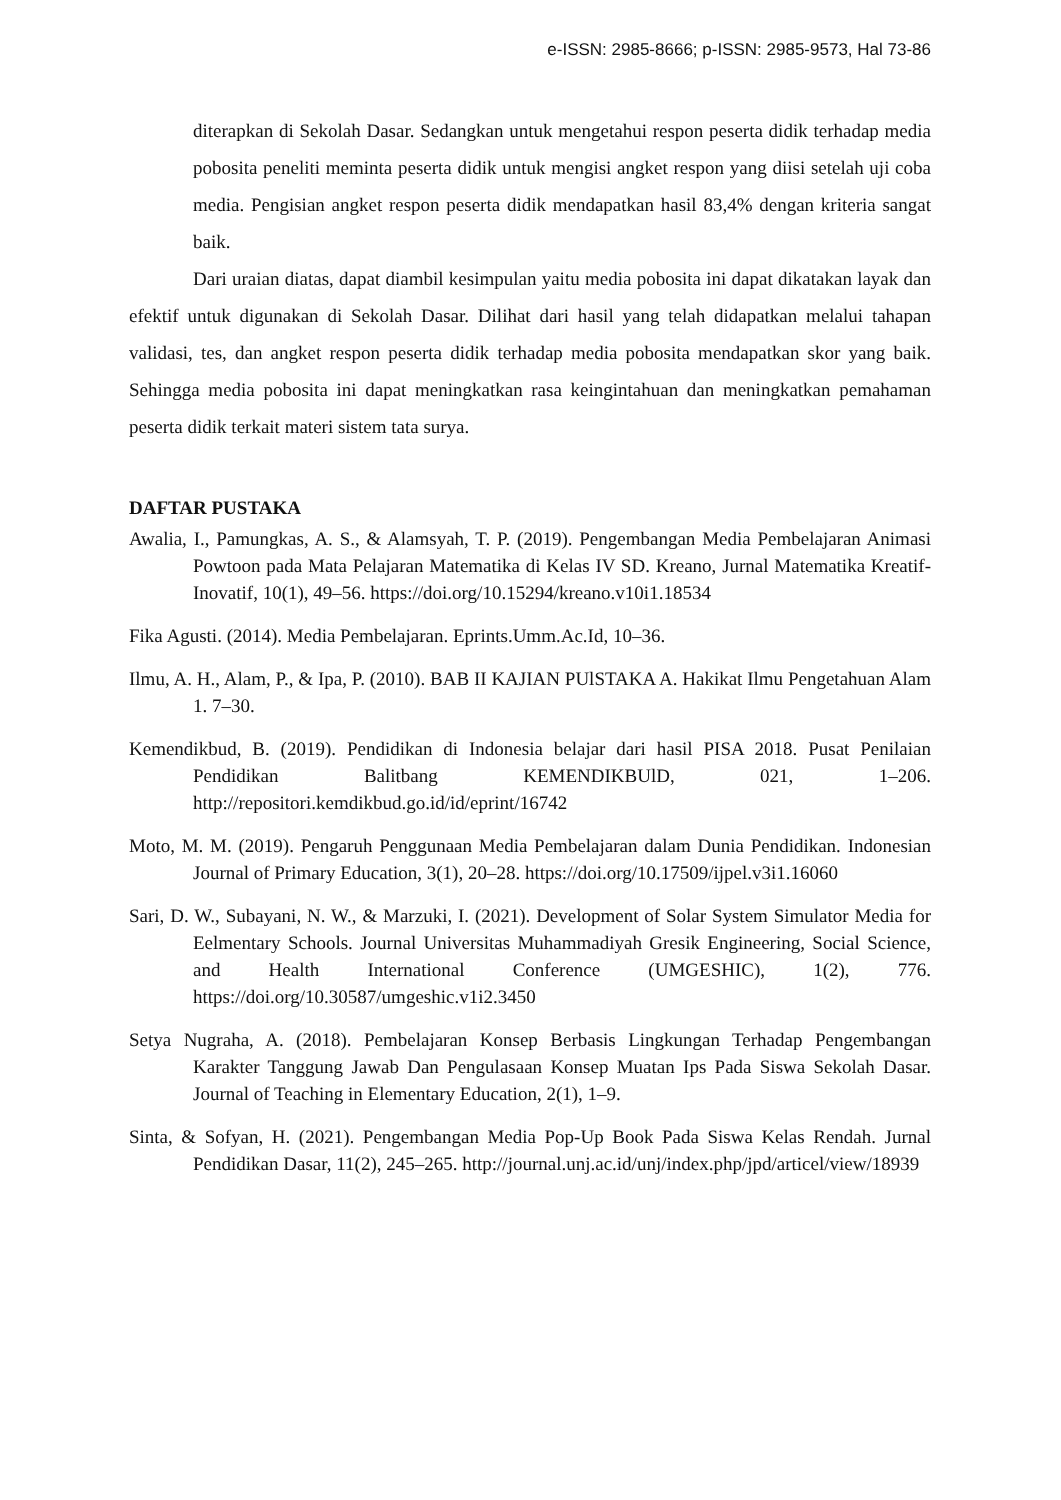e-ISSN: 2985-8666; p-ISSN: 2985-9573, Hal 73-86
diterapkan di Sekolah Dasar. Sedangkan untuk mengetahui respon peserta didik terhadap media pobosita peneliti meminta peserta didik untuk mengisi angket respon yang diisi setelah uji coba media. Pengisian angket respon peserta didik mendapatkan hasil 83,4% dengan kriteria sangat baik.
Dari uraian diatas, dapat diambil kesimpulan yaitu media pobosita ini dapat dikatakan layak dan efektif untuk digunakan di Sekolah Dasar. Dilihat dari hasil yang telah didapatkan melalui tahapan validasi, tes, dan angket respon peserta didik terhadap media pobosita mendapatkan skor yang baik. Sehingga media pobosita ini dapat meningkatkan rasa keingintahuan dan meningkatkan pemahaman peserta didik terkait materi sistem tata surya.
DAFTAR PUSTAKA
Awalia, I., Pamungkas, A. S., & Alamsyah, T. P. (2019). Pengembangan Media Pembelajaran Animasi Powtoon pada Mata Pelajaran Matematika di Kelas IV SD. Kreano, Jurnal Matematika Kreatif-Inovatif, 10(1), 49–56. https://doi.org/10.15294/kreano.v10i1.18534
Fika Agusti. (2014). Media Pembelajaran. Eprints.Umm.Ac.Id, 10–36.
Ilmu, A. H., Alam, P., & Ipa, P. (2010). BAB II KAJIAN PUlSTAKA A. Hakikat Ilmu Pengetahuan Alam 1. 7–30.
Kemendikbud, B. (2019). Pendidikan di Indonesia belajar dari hasil PISA 2018. Pusat Penilaian Pendidikan Balitbang KEMENDIKBUlD, 021, 1–206. http://repositori.kemdikbud.go.id/id/eprint/16742
Moto, M. M. (2019). Pengaruh Penggunaan Media Pembelajaran dalam Dunia Pendidikan. Indonesian Journal of Primary Education, 3(1), 20–28. https://doi.org/10.17509/ijpel.v3i1.16060
Sari, D. W., Subayani, N. W., & Marzuki, I. (2021). Development of Solar System Simulator Media for Eelmentary Schools. Journal Universitas Muhammadiyah Gresik Engineering, Social Science, and Health International Conference (UMGESHIC), 1(2), 776. https://doi.org/10.30587/umgeshic.v1i2.3450
Setya Nugraha, A. (2018). Pembelajaran Konsep Berbasis Lingkungan Terhadap Pengembangan Karakter Tanggung Jawab Dan Pengulasaan Konsep Muatan Ips Pada Siswa Sekolah Dasar. Journal of Teaching in Elementary Education, 2(1), 1–9.
Sinta, & Sofyan, H. (2021). Pengembangan Media Pop-Up Book Pada Siswa Kelas Rendah. Jurnal Pendidikan Dasar, 11(2), 245–265. http://journal.unj.ac.id/unj/index.php/jpd/articel/view/18939